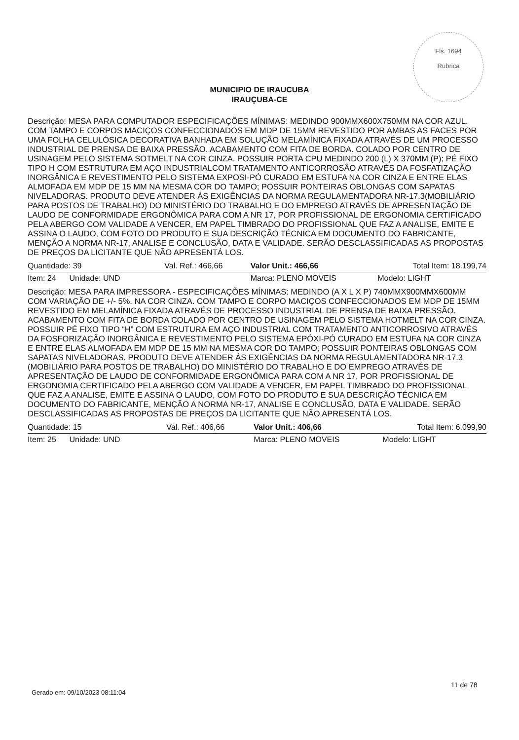Fls. 1694
Rubrica
MUNICIPIO DE IRAUCUBA
IRAUÇUBA-CE
Descrição: MESA PARA COMPUTADOR ESPECIFICAÇÕES MÍNIMAS: MEDINDO 900MMX600X750MM NA COR AZUL. COM TAMPO E CORPOS MACIÇOS CONFECCIONADOS EM MDP DE 15MM REVESTIDO POR AMBAS AS FACES POR UMA FOLHA CELULÓSICA DECORATIVA BANHADA EM SOLUÇÃO MELAMÍNICA FIXADA ATRAVÉS DE UM PROCESSO INDUSTRIAL DE PRENSA DE BAIXA PRESSÃO. ACABAMENTO COM FITA DE BORDA. COLADO POR CENTRO DE USINAGEM PELO SISTEMA SOTMELT NA COR CINZA. POSSUIR PORTA CPU MEDINDO 200 (L) X 370MM (P); PÉ FIXO TIPO H COM ESTRUTURA EM AÇO INDUSTRIALCOM TRATAMENTO ANTICORROSÃO ATRAVÉS DA FOSFATIZAÇÃO INORGÂNICA E REVESTIMENTO PELO SISTEMA EXPOSI-PÓ CURADO EM ESTUFA NA COR CINZA E ENTRE ELAS ALMOFADA EM MDP DE 15 MM NA MESMA COR DO TAMPO; POSSUIR PONTEIRAS OBLONGAS COM SAPATAS NIVELADORAS. PRODUTO DEVE ATENDER ÁS EXIGÊNCIAS DA NORMA REGULAMENTADORA NR-17.3(MOBILIÁRIO PARA POSTOS DE TRABALHO) DO MINISTÉRIO DO TRABALHO E DO EMPREGO ATRAVÉS DE APRESENTAÇÃO DE LAUDO DE CONFORMIDADE ERGONÔMICA PARA COM A NR 17, POR PROFISSIONAL DE ERGONOMIA CERTIFICADO PELA ABERGO COM VALIDADE A VENCER, EM PAPEL TIMBRADO DO PROFISSIONAL QUE FAZ A ANALISE, EMITE E ASSINA O LAUDO, COM FOTO DO PRODUTO E SUA DESCRIÇÃO TÉCNICA EM DOCUMENTO DO FABRICANTE, MENÇÃO A NORMA NR-17, ANALISE E CONCLUSÃO, DATA E VALIDADE. SERÃO DESCLASSIFICADAS AS PROPOSTAS DE PREÇOS DA LICITANTE QUE NÃO APRESENTÁ LOS.
| Quantidade: 39 | Val. Ref.: 466,66 | Valor Unit.: 466,66 | Total Item: 18.199,74 |
| Item: 24 Unidade: UND | | Marca: PLENO MOVEIS | Modelo: LIGHT |
Descrição: MESA PARA IMPRESSORA - ESPECIFICAÇÕES MÍNIMAS: MEDINDO (A X L X P) 740MMX900MMX600MM COM VARIAÇÃO DE +/- 5%. NA COR CINZA. COM TAMPO E CORPO MACIÇOS CONFECCIONADOS EM MDP DE 15MM REVESTIDO EM MELAMÍNICA FIXADA ATRAVÉS DE PROCESSO INDUSTRIAL DE PRENSA DE BAIXA PRESSÃO. ACABAMENTO COM FITA DE BORDA COLADO POR CENTRO DE USINAGEM PELO SISTEMA HOTMELT NA COR CINZA. POSSUIR PÉ FIXO TIPO “H” COM ESTRUTURA EM AÇO INDUSTRIAL COM TRATAMENTO ANTICORROSIVO ATRAVÉS DA FOSFORIZAÇÃO INORGÂNICA E REVESTIMENTO PELO SISTEMA EPÓXI-PÓ CURADO EM ESTUFA NA COR CINZA E ENTRE ELAS ALMOFADA EM MDP DE 15 MM NA MESMA COR DO TAMPO; POSSUIR PONTEIRAS OBLONGAS COM SAPATAS NIVELADORAS. PRODUTO DEVE ATENDER ÁS EXIGÊNCIAS DA NORMA REGULAMENTADORA NR-17.3 (MOBILIÁRIO PARA POSTOS DE TRABALHO) DO MINISTÉRIO DO TRABALHO E DO EMPREGO ATRAVÉS DE APRESENTAÇÃO DE LAUDO DE CONFORMIDADE ERGONÔMICA PARA COM A NR 17, POR PROFISSIONAL DE ERGONOMIA CERTIFICADO PELA ABERGO COM VALIDADE A VENCER, EM PAPEL TIMBRADO DO PROFISSIONAL QUE FAZ A ANALISE, EMITE E ASSINA O LAUDO, COM FOTO DO PRODUTO E SUA DESCRIÇÃO TÉCNICA EM DOCUMENTO DO FABRICANTE, MENÇÃO A NORMA NR-17, ANALISE E CONCLUSÃO, DATA E VALIDADE. SERÃO DESCLASSIFICADAS AS PROPOSTAS DE PREÇOS DA LICITANTE QUE NÃO APRESENTÁ LOS.
| Quantidade: 15 | Val. Ref.: 406,66 | Valor Unit.: 406,66 | Total Item: 6.099,90 |
| Item: 25 Unidade: UND | | Marca: PLENO MOVEIS | Modelo: LIGHT |
Gerado em: 09/10/2023 08:11:04
11 de 78